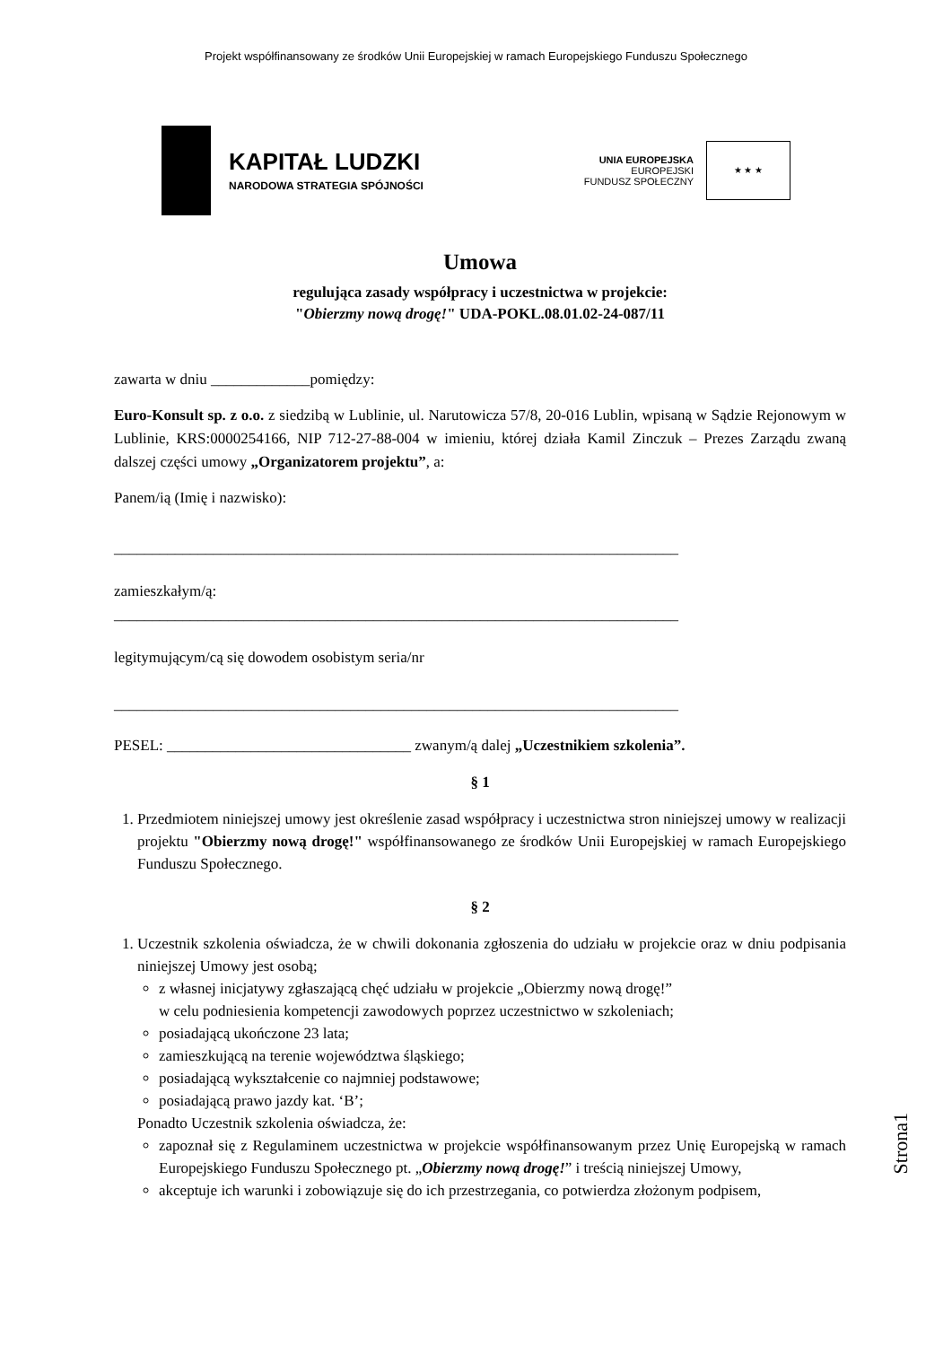Projekt współfinansowany ze środków Unii Europejskiej w ramach Europejskiego Funduszu Społecznego
KAPITAŁ LUDZKI
NARODOWA STRATEGIA SPÓJNOŚCI
UNIA EUROPEJSKA
EUROPEJSKI
FUNDUSZ SPOŁECZNY
★ ★ ★
Umowa
regulująca zasady współpracy i uczestnictwa w projekcie:
"Obierzmy nową drogę!" UDA-POKL.08.01.02-24-087/11
zawarta w dniu _____________pomiędzy:
Euro-Konsult sp. z o.o. z siedzibą w Lublinie, ul. Narutowicza 57/8, 20-016 Lublin, wpisaną w Sądzie Rejonowym w Lublinie, KRS:0000254166, NIP 712-27-88-004 w imieniu, której działa Kamil Zinczuk – Prezes Zarządu zwaną dalszej części umowy „Organizatorem projektu”, a:
Panem/ią (Imię i nazwisko):
__________________________________________________________________________
zamieszkałym/ą:
__________________________________________________________________________
legitymującym/cą się dowodem osobistym seria/nr
__________________________________________________________________________
PESEL: ________________________________ zwanym/ą dalej „Uczestnikiem szkolenia”.
§ 1
1. Przedmiotem niniejszej umowy jest określenie zasad współpracy i uczestnictwa stron niniejszej umowy w realizacji projektu "Obierzmy nową drogę!" współfinansowanego ze środków Unii Europejskiej w ramach Europejskiego Funduszu Społecznego.
§ 2
1. Uczestnik szkolenia oświadcza, że w chwili dokonania zgłoszenia do udziału w projekcie oraz w dniu podpisania niniejszej Umowy jest osobą;
z własnej inicjatywy zgłaszającą chęć udziału w projekcie „Obierzmy nową drogę!”
w celu podniesienia kompetencji zawodowych poprzez uczestnictwo w szkoleniach;
posiadającą ukończone 23 lata;
zamieszkującą na terenie województwa śląskiego;
posiadającą wykształcenie co najmniej podstawowe;
posiadającą prawo jazdy kat. ‘B’;
Ponadto Uczestnik szkolenia oświadcza, że:
zapoznał się z Regulaminem uczestnictwa w projekcie współfinansowanym przez Unię Europejską w ramach Europejskiego Funduszu Społecznego pt. „Obierzmy nową drogę!” i treścią niniejszej Umowy,
akceptuje ich warunki i zobowiązuje się do ich przestrzegania, co potwierdza złożonym podpisem,
Strona1